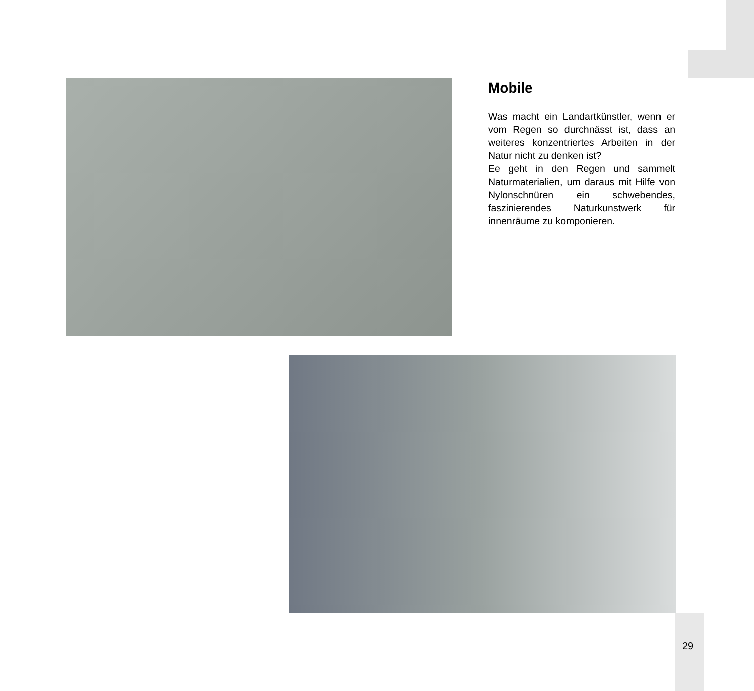Mobile
Was macht ein Landartkünstler, wenn er vom Regen so durchnässt ist, dass an weiteres konzentriertes Arbeiten in der Natur nicht zu denken ist?
Ee geht in den Regen und sammelt Naturmaterialien, um daraus mit Hilfe von Nylonschnüren ein schwebendes, faszinierendes Naturkunstwerk für innenräume zu komponieren.
29